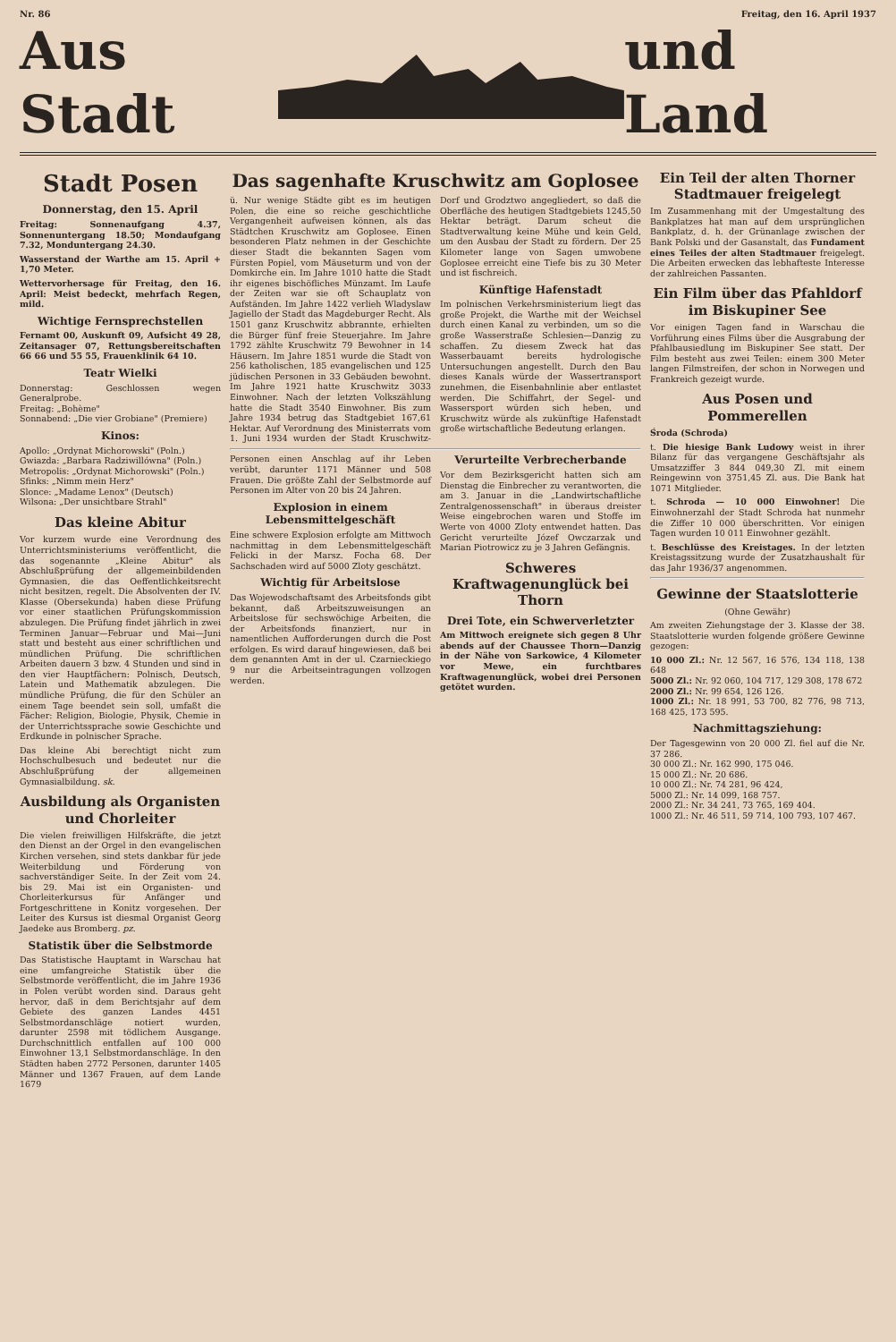Nr. 86 Freitag, den 16. April 1937
Aus Stadt und Land
Stadt Posen
Donnerstag, den 15. April
Freitag: Sonnenaufgang 4.37, Sonnenuntergang 18.50; Mondaufgang 7.32, Monduntergang 24.30.
Wasserstand der Warthe am 15. April + 1,70 Meter.
Wettervorhersage für Freitag, den 16. April: Meist bedeckt, mehrfach Regen, mild.
Wichtige Fernsprechstellen
Fernamt 00, Auskunft 09, Aufsicht 49 28, Zeitansager 07, Rettungsbereitschaften 66 66 und 55 55, Frauenklinik 64 10.
Teatr Wielki
Donnerstag: Geschlossen wegen Generalprobe.
Freitag: „Bohème"
Sonnabend: „Die vier Grobiane" (Premiere)
Kinos:
Apollo: „Ordynat Michorowski" (Poln.)
Gwiazda: „Barbara Radziwillówna" (Poln.)
Metropolis: „Ordynat Michorowski" (Poln.)
Sfinks: „Nimm mein Herz"
Slonce: „Madame Lenox" (Deutsch)
Wilsona: „Der unsichtbare Strahl"
Das kleine Abitur
Vor kurzem wurde eine Verordnung des Unterrichtsministeriums veröffentlicht, die das sogenannte „Kleine Abitur" als Abschlußprüfung der allgemeinbildenden Gymnasien, die das Oeffentlichkeitsrecht nicht besitzen, regelt. Die Absolventen der IV. Klasse (Obersekunda) haben diese Prüfung vor einer staatlichen Prüfungskommission abzulegen. Die Prüfung findet jährlich in zwei Terminen Januar—Februar und Mai—Juni statt und besteht aus einer schriftlichen und mündlichen Prüfung. Die schriftlichen Arbeiten dauern 3 bzw. 4 Stunden und sind in den vier Hauptfächern: Polnisch, Deutsch, Latein und Mathematik abzulegen. Die mündliche Prüfung, die für den Schüler an einem Tage beendet sein soll, umfaßt die Fächer: Religion, Biologie, Physik, Chemie in der Unterrichtssprache sowie Geschichte und Erdkunde in polnischer Sprache.
Das kleine Abi berechtigt nicht zum Hochschulbesuch und bedeutet nur die Abschlußprüfung der allgemeinen Gymnasialbildung. sk.
Ausbildung als Organisten und Chorleiter
Die vielen freiwilligen Hilfskräfte, die jetzt den Dienst an der Orgel in den evangelischen Kirchen versehen, sind stets dankbar für jede Weiterbildung und Förderung von sachverständiger Seite. In der Zeit vom 24. bis 29. Mai ist ein Organisten- und Chorleiterkursus für Anfänger und Fortgeschrittene in Konitz vorgesehen. Der Leiter des Kursus ist diesmal Organist Georg Jaedeke aus Bromberg. pz.
Statistik über die Selbstmorde
Das Statistische Hauptamt in Warschau hat eine umfangreiche Statistik über die Selbstmorde veröffentlicht, die im Jahre 1936 in Polen verübt worden sind. Daraus geht hervor, daß in dem Berichtsjahr auf dem Gebiete des ganzen Landes 4451 Selbstmordanschläge notiert wurden, darunter 2598 mit tödlichem Ausgange. Durchschnittlich entfallen auf 100 000 Einwohner 13,1 Selbstmordanschläge. In den Städten haben 2772 Personen, darunter 1405 Männer und 1367 Frauen, auf dem Lande 1679
Das sagenhafte Kruschwitz am Goplosee
ü. Nur wenige Städte gibt es im heutigen Polen, die eine so reiche geschichtliche Vergangenheit aufweisen können, als das Städtchen Kruschwitz am Goplosee. Einen besonderen Platz nehmen in der Geschichte dieser Stadt die bekannten Sagen vom Fürsten Popiel, vom Mäuseturm und von der Domkirche ein. Im Jahre 1010 hatte die Stadt ihr eigenes bischöfliches Münzamt. Im Laufe der Zeiten war sie oft Schauplatz von Aufständen. Im Jahre 1422 verlieh Wladyslaw Jagiello der Stadt das Magdeburger Recht. Als 1501 ganz Kruschwitz abbrannte, erhielten die Bürger fünf freie Steuerjahre. Im Jahre 1792 zählte Kruschwitz 79 Bewohner in 14 Häusern. Im Jahre 1851 wurde die Stadt von 256 katholischen, 185 evangelischen und 125 jüdischen Personen in 33 Gebäuden bewohnt. Im Jahre 1921 hatte Kruschwitz 3033 Einwohner. Nach der letzten Volkszählung hatte die Stadt 3540 Einwohner. Bis zum Jahre 1934 betrug das Stadtgebiet 167,61 Hektar. Auf Verordnung des Ministerrats vom 1. Juni 1934 wurden der Stadt Kruschwitz-Dorf und Grodztwo angegliedert, so daß die Oberfläche des heutigen Stadtgebiets 1245,50 Hektar beträgt. Darum scheut die Stadtverwaltung keine Mühe und kein Geld, um den Ausbau der Stadt zu fördern. Der 25 Kilometer lange von Sagen umwobene Goplosee erreicht eine Tiefe bis zu 30 Meter und ist fischreich.
Künftige Hafenstadt
Im polnischen Verkehrsministerium liegt das große Projekt, die Warthe mit der Weichsel durch einen Kanal zu verbinden, um so die große Wasserstraße Schlesien—Danzig zu schaffen. Zu diesem Zweck hat das Wasserbauamt bereits hydrologische Untersuchungen angestellt. Durch den Bau dieses Kanals würde der Wassertransport zunehmen, die Eisenbahnlinie aber entlastet werden. Die Schiffahrt, der Segel- und Wassersport würden sich heben, und Kruschwitz würde als zukünftige Hafenstadt große wirtschaftliche Bedeutung erlangen.
Personen einen Anschlag auf ihr Leben verübt, darunter 1171 Männer und 508 Frauen. Die größte Zahl der Selbstmorde auf Personen im Alter von 20 bis 24 Jahren.
Explosion in einem Lebensmittelgeschäft
Eine schwere Explosion erfolgte am Mittwoch nachmittag in dem Lebensmittelgeschäft Felicki in der Marsz. Focha 68. Der Sachschaden wird auf 5000 Zloty geschätzt.
Wichtig für Arbeitslose
Das Wojewodschaftsamt des Arbeitsfonds gibt bekannt, daß Arbeitszuweisungen an Arbeitslose für sechswöchige Arbeiten, die der Arbeitsfonds finanziert, nur in namentlichen Aufforderungen durch die Post erfolgen. Es wird darauf hingewiesen, daß bei dem genannten Amt in der ul. Czarnieckiego 9 nur die Arbeitseintragungen vollzogen werden.
Verurteilte Verbrecherbande
Vor dem Bezirksgericht hatten sich am Dienstag die Einbrecher zu verantworten, die am 3. Januar in die „Landwirtschaftliche Zentralgenossenschaft" in überaus dreister Weise eingebrochen waren und Stoffe im Werte von 4000 Zloty entwendet hatten. Das Gericht verurteilte Józef Owczarzak und Marian Piotrowicz zu je 3 Jahren Gefängnis.
Schweres Kraftwagenunglück bei Thorn
Drei Tote, ein Schwerverletzter
Am Mittwoch ereignete sich gegen 8 Uhr abends auf der Chaussee Thorn—Danzig in der Nähe von Sarkowice, 4 Kilometer vor Mewe, ein furchtbares Kraftwagenunglück, wobei drei Personen getötet wurden.
Ein Teil der alten Thorner Stadtmauer freigelegt
Im Zusammenhang mit der Umgestaltung des Bankplatzes hat man auf dem ursprünglichen Bankplatz, d. h. der Grünanlage zwischen der Bank Polski und der Gasanstalt, das Fundament eines Teiles der alten Stadtmauer freigelegt. Die Arbeiten erwecken das lebhafteste Interesse der zahlreichen Passanten.
Ein Film über das Pfahldorf im Biskupiner See
Vor einigen Tagen fand in Warschau die Vorführung eines Films über die Ausgrabung der Pfahlbausiedlung im Biskupiner See statt. Der Film besteht aus zwei Teilen: einem 300 Meter langen Filmstreifen, der schon in Norwegen und Frankreich gezeigt wurde.
Aus Posen und Pommerellen
Środa (Schroda)
t. Die hiesige Bank Ludowy weist in ihrer Bilanz für das vergangene Geschäftsjahr als Umsatzziffer 3 844 049,30 Zl. mit einem Reingewinn von 3751,45 Zl. aus. Die Bank hat 1071 Mitglieder.
t. Schroda — 10 000 Einwohner! Die Einwohnerzahl der Stadt Schroda hat nunmehr die Ziffer 10 000 überschritten. Vor einigen Tagen wurden 10 011 Einwohner gezählt.
t. Beschlüsse des Kreistages. In der letzten Kreistagssitzung wurde der Zusatzhaushalt für das Jahr 1936/37 angenommen.
Gewinne der Staatslotterie
(Ohne Gewähr)
Am zweiten Ziehungstage der 3. Klasse der 38. Staatslotterie wurden folgende größere Gewinne gezogen:
10 000 Zl.: Nr. 12 567, 16 576, 134 118, 138 648
5000 Zl.: Nr. 92 060, 104 717, 129 308, 178 672
2000 Zl.: Nr. 99 654, 126 126.
1000 Zl.: Nr. 18 991, 53 700, 82 776, 98 713, 168 425, 173 595.
Nachmittagsziehung:
Der Tagesgewinn von 20 000 Zl. fiel auf die Nr. 37 286.
30 000 Zl.: Nr. 162 990, 175 046.
15 000 Zl.: Nr. 20 686.
10 000 Zl.: Nr. 74 281, 96 424,
5000 Zl.: Nr. 14 099, 168 757.
2000 Zl.: Nr. 34 241, 73 765, 169 404.
1000 Zl.: Nr. 46 511, 59 714, 100 793, 107 467.